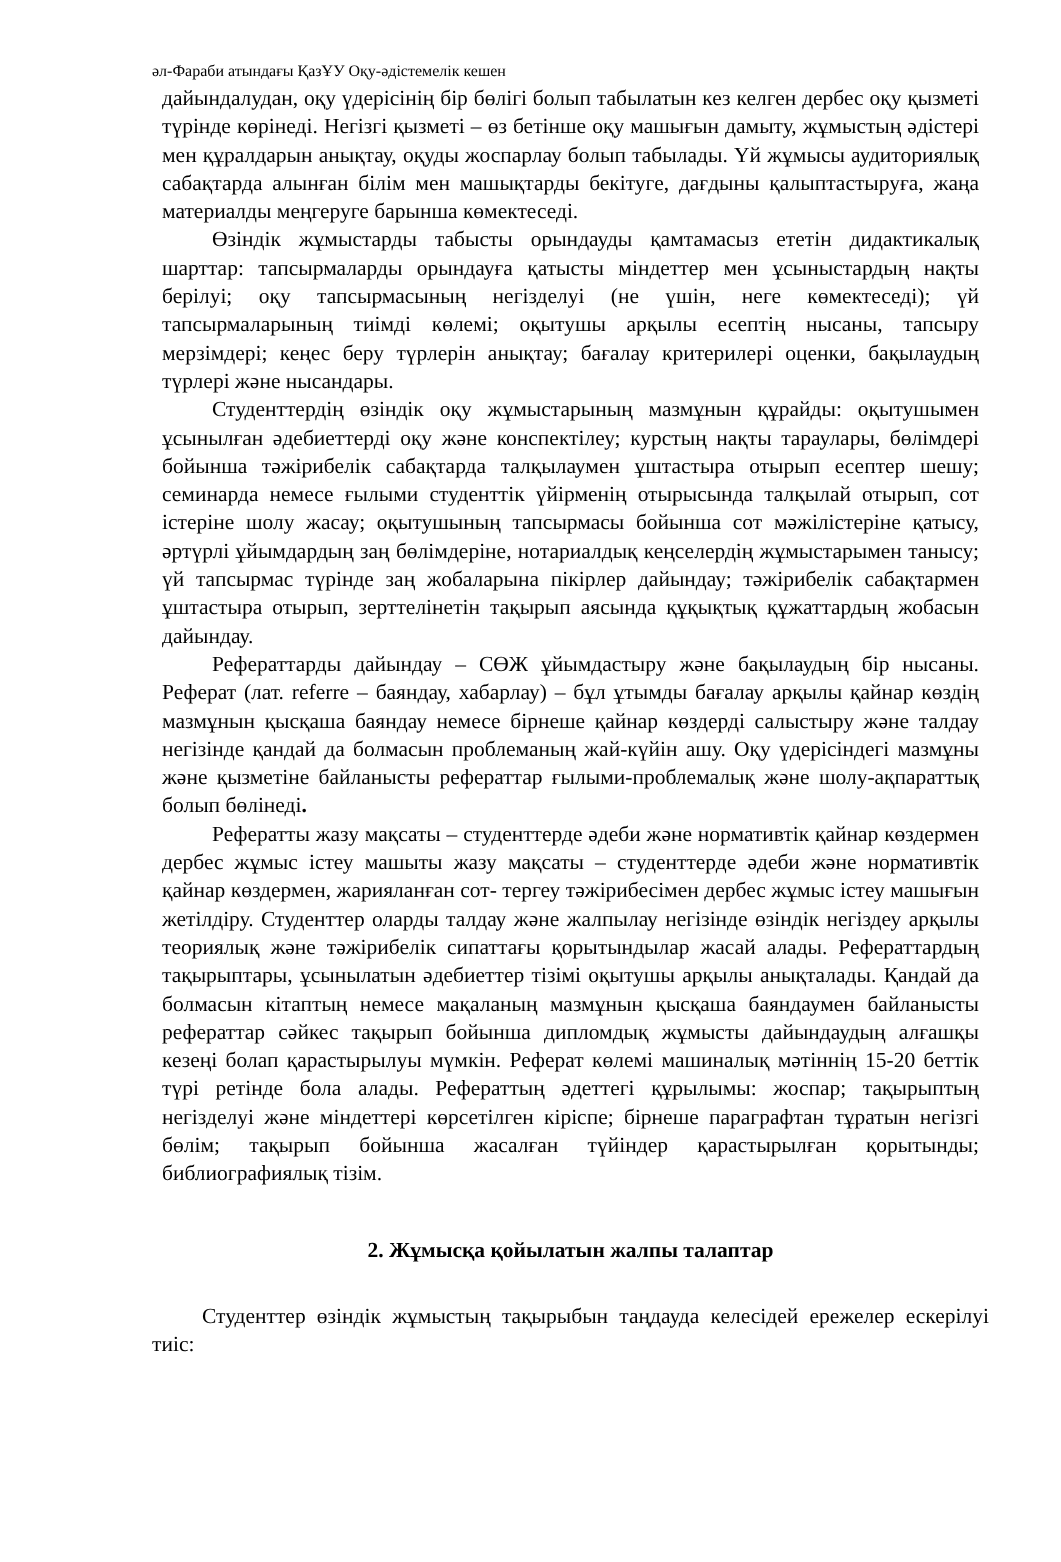әл-Фараби атындағы ҚазҰУ Оқу-әдістемелік кешен
дайындалудан, оқу үдерісінің бір бөлігі болып табылатын кез келген дербес оқу қызметі түрінде көрінеді. Негізгі қызметі – өз бетінше оқу машығын дамыту, жұмыстың әдістері мен құралдарын анықтау, оқуды жоспарлау болып табылады. Үй жұмысы аудиториялық сабақтарда алынған білім мен машықтарды бекітуге, дағдыны қалыптастыруға, жаңа материалды меңгеруге барынша көмектеседі.
Өзіндік жұмыстарды табысты орындауды қамтамасыз ететін дидактикалық шарттар: тапсырмаларды орындауға қатысты міндеттер мен ұсыныстардың нақты берілуі; оқу тапсырмасының негізделуі (не үшін, неге көмектеседі); үй тапсырмаларының тиімді көлемі; оқытушы арқылы есептің нысаны, тапсыру мерзімдері; кеңес беру түрлерін анықтау; бағалау критерилері оценки, бақылаудың түрлері және нысандары.
Студенттердің өзіндік оқу жұмыстарының мазмұнын құрайды: оқытушымен ұсынылған әдебиеттерді оқу және конспектілеу; курстың нақты тараулары, бөлімдері бойынша тәжірибелік сабақтарда талқылаумен ұштастыра отырып есептер шешу; семинарда немесе ғылыми студенттік үйірменің отырысында талқылай отырып, сот істеріне шолу жасау; оқытушының тапсырмасы бойынша сот мәжілістеріне қатысу, әртүрлі ұйымдардың заң бөлімдеріне, нотариалдық кеңселердің жұмыстарымен танысу; үй тапсырмас түрінде заң жобаларына пікірлер дайындау; тәжірибелік сабақтармен ұштастыра отырып, зерттелінетін тақырып аясында құқықтық құжаттардың жобасын дайындау.
Рефераттарды дайындау – СӨЖ ұйымдастыру және бақылаудың бір нысаны. Реферат (лат. referre – баяндау, хабарлау) – бұл ұтымды бағалау арқылы қайнар көздің мазмұнын қысқаша баяндау немесе бірнеше қайнар көздерді салыстыру және талдау негізінде қандай да болмасын проблеманың жай-күйін ашу. Оқу үдерісіндегі мазмұны және қызметіне байланысты рефераттар ғылыми-проблемалық және шолу-ақпараттық болып бөлінеді.
Рефератты жазу мақсаты – студенттерде әдеби және нормативтік қайнар көздермен дербес жұмыс істеу машыты жазу мақсаты – студенттерде әдеби және нормативтік қайнар көздермен, жарияланған сот- тергеу тәжірибесімен дербес жұмыс істеу машығын жетілдіру. Студенттер оларды талдау және жалпылау негізінде өзіндік негіздеу арқылы теориялық және тәжірибелік сипаттағы қорытындылар жасай алады. Рефераттардың тақырыптары, ұсынылатын әдебиеттер тізімі оқытушы арқылы анықталады. Қандай да болмасын кітаптың немесе мақаланың мазмұнын қысқаша баяндаумен байланысты рефераттар сәйкес тақырып бойынша дипломдық жұмысты дайындаудың алғашқы кезеңі болап қарастырылуы мүмкін. Реферат көлемі машиналық мәтіннің 15-20 беттік түрі ретінде бола алады. Рефераттың әдеттегі құрылымы: жоспар; тақырыптың негізделуі және міндеттері көрсетілген кіріспе; бірнеше параграфтан тұратын негізгі бөлім; тақырып бойынша жасалған түйіндер қарастырылған қорытынды; библиографиялық тізім.
2. Жұмысқа қойылатын жалпы талаптар
Студенттер өзіндік жұмыстың тақырыбын таңдауда келесідей ережелер ескерілуі тиіс: